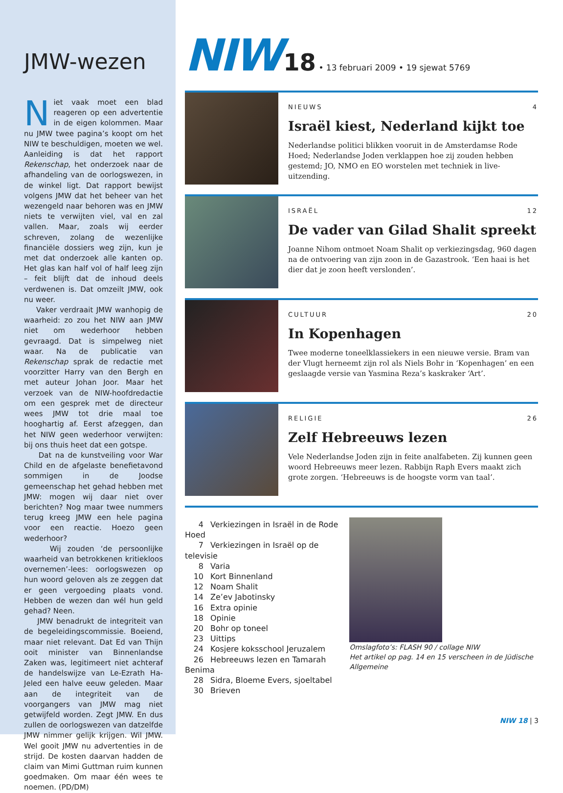JMW-wezen
Niet vaak moet een blad reageren op een advertentie in de eigen kolommen. Maar nu JMW twee pagina’s koopt om het NIW te beschuldigen, moeten we wel. Aanleiding is dat het rapport Rekenschap, het onderzoek naar de afhandeling van de oorlogswezen, in de winkel ligt. Dat rapport bewijst volgens JMW dat het beheer van het wezengeld naar behoren was en JMW niets te verwijten viel, val en zal vallen. Maar, zoals wij eerder schreven, zolang de wezenlijke financiële dossiers weg zijn, kun je met dat onderzoek alle kanten op. Het glas kan half vol of half leeg zijn – feit blijft dat de inhoud deels verdwenen is. Dat omzeilt JMW, ook nu weer.
Vaker verdraait JMW wanhopig de waarheid: zo zou het NIW aan JMW niet om wederhoor hebben gevraagd. Dat is simpelweg niet waar. Na de publicatie van Rekenschap sprak de redactie met voorzitter Harry van den Bergh en met auteur Johan Joor. Maar het verzoek van de NIW-hoofdredactie om een gesprek met de directeur wees JMW tot drie maal toe hooghartig af. Eerst afzeggen, dan het NIW geen wederhoor verwijten: bij ons thuis heet dat een gotspe.
Dat na de kunstveiling voor War Child en de afgelaste benefietavond sommigen in de Joodse gemeenschap het gehad hebben met JMW: mogen wij daar niet over berichten? Nog maar twee nummers terug kreeg JMW een hele pagina voor een reactie. Hoezo geen wederhoor?
Wij zouden ‘de persoonlijke waarheid van betrokkenen kritiekloos overnemen’-lees: oorlogswezen op hun woord geloven als ze zeggen dat er geen vergoeding plaats vond. Hebben de wezen dan wél hun geld gehad? Neen.
JMW benadrukt de integriteit van de begeleidingscommissie. Boeiend, maar niet relevant. Dat Ed van Thijn ooit minister van Binnenlandse Zaken was, legitimeert niet achteraf de handelswijze van Le-Ezrath Ha-Jeled een halve eeuw geleden. Maar aan de integriteit van de voorgangers van JMW mag niet getwijfeld worden. Zegt JMW. En dus zullen de oorlogswezen van datzelfde JMW nimmer gelijk krijgen. Wil JMW. Wel gooit JMW nu advertenties in de strijd. De kosten daarvan hadden de claim van Mimi Guttman ruim kunnen goedmaken. Om maar één wees te noemen. (PD/DM)
NIW 18 • 13 februari 2009 • 19 sjewat 5769
NIEUWS 4
Israël kiest, Nederland kijkt toe
Nederlandse politici blikken vooruit in de Amsterdamse Rode Hoed; Nederlandse Joden verklappen hoe zij zouden hebben gestemd; JO, NMO en EO worstelen met techniek in live-uitzending.
ISRAËL 12
De vader van Gilad Shalit spreekt
Joanne Nihom ontmoet Noam Shalit op verkiezingsdag, 960 dagen na de ontvoering van zijn zoon in de Gazastrook. ‘Een haai is het dier dat je zoon heeft verslonden’.
CULTUUR 20
In Kopenhagen
Twee moderne toneelklassiekers in een nieuwe versie. Bram van der Vlugt herneemt zijn rol als Niels Bohr in ‘Kopenhagen’ en een geslaagde versie van Yasmina Reza’s kaskraker ‘Art’.
RELIGIE 26
Zelf Hebreeuws lezen
Vele Nederlandse Joden zijn in feite analfabeten. Zij kunnen geen woord Hebreeuws meer lezen. Rabbijn Raph Evers maakt zich grote zorgen. ‘Hebreeuws is de hoogste vorm van taal’.
4 Verkiezingen in Israël in de Rode Hoed
7 Verkiezingen in Israël op de televisie
8 Varia
10 Kort Binnenland
12 Noam Shalit
14 Ze’ev Jabotinsky
16 Extra opinie
18 Opinie
20 Bohr op toneel
23 Uittips
24 Kosjere koksschool Jeruzalem
26 Hebreeuws lezen en Tamarah Benima
28 Sidra, Bloeme Evers, sjoeltabel
30 Brieven
Omslagfoto’s: FLASH 90 / collage NIW
Het artikel op pag. 14 en 15 verscheen in de Jüdische Allgemeine
NIW 18 | 3